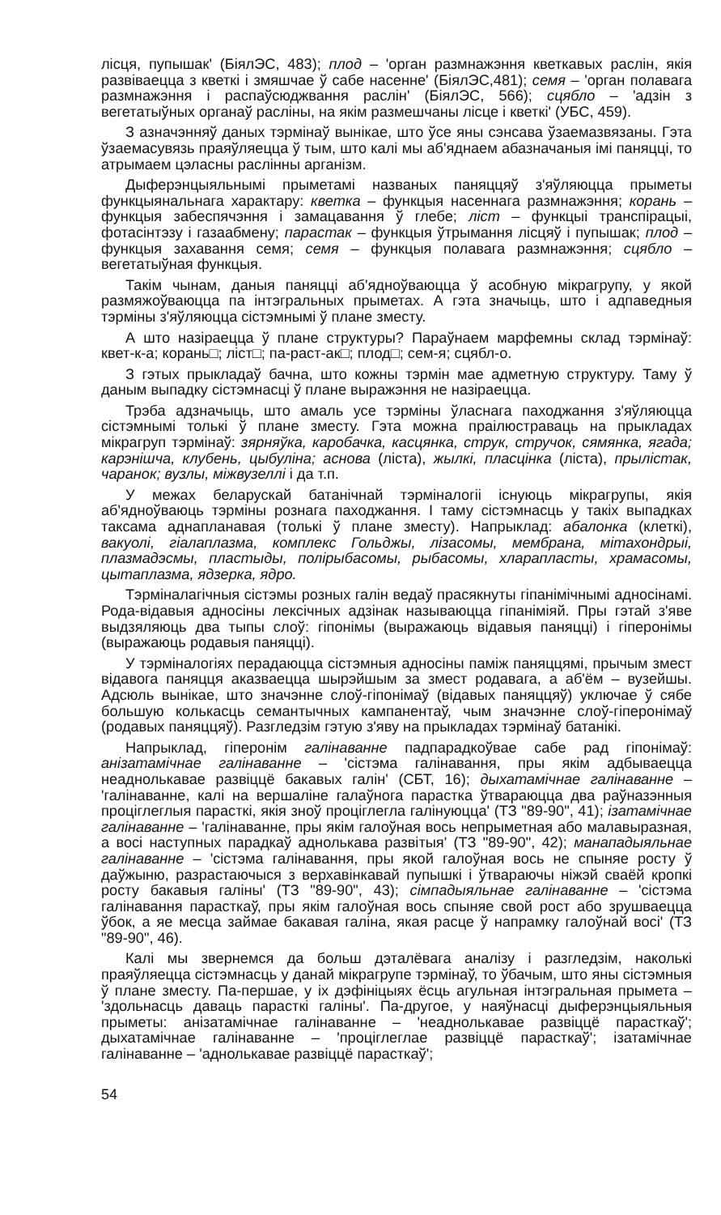лісця, пупышак' (БіялЭС, 483); плод – 'орган размнажэння кветкавых раслін, якія развіваецца з кветкі і змяшчае ў сабе насенне' (БіялЭС,481); семя – 'орган полавага размнажэння і распаўсюджвання раслін' (БіялЭС, 566); сцябло – 'адзін з вегетатыўных органаў расліны, на якім размешчаны лісце і кветкі' (УБС, 459).
З азначэнняў даных тэрмінаў вынікае, што ўсе яны сэнсава ўзаемазвязаны. Гэта ўзаемасувязь праяўляецца ў тым, што калі мы аб'яднаем абазначаныя імі паняцці, то атрымаем цэласны раслінны арганізм.
Дыферэнцыяльнымі прыметамі названых паняццяў з'яўляюцца прыметы функцыянальнага характару: кветка – функцыя насеннага размнажэння; корань – функцыя забеспячэння і замацавання ў глебе; ліст – функцыі транспірацыі, фотасінтэзу і газаабмену; парастак – функцыя ўтрымання лісцяў і пупышак; плод – функцыя захавання семя; семя – функцыя полавага размнажэння; сцябло – вегетатыўная функцыя.
Такім чынам, даныя паняцці аб'ядноўваюцца ў асобную мікрагрупу, у якой размяжоўваюцца па інтэгральных прыметах. А гэта значыць, што і адпаведныя тэрміны з'яўляюцца сістэмнымі ў плане зместу.
А што назіраецца ў плане структуры? Параўнаем марфемны склад тэрмінаў: квет-к-а; корань□; ліст□; па-раст-ак□; плод□; сем-я; сцябл-о.
З гэтых прыкладаў бачна, што кожны тэрмін мае адметную структуру. Таму ў даным выпадку сістэмнасці ў плане выражэння не назіраецца.
Трэба адзначыць, што амаль усе тэрміны ўласнага паходжання з'яўляюцца сістэмнымі толькі ў плане зместу. Гэта можна праілюстраваць на прыкладах мікрагруп тэрмінаў: зярняўка, каробачка, касцянка, струк, стручок, сямянка, ягада; карэнішча, клубень, цыбуліна; аснова (ліста), жылкі, пласцінка (ліста), прылістак, чаранок; вузлы, міжвузеллі і да т.п.
У межах беларускай батанічнай тэрміналогіі існуюць мікрагрупы, якія аб'ядноўваюць тэрміны рознага паходжання. І таму сістэмнасць у такіх выпадках таксама аднапланавая (толькі ў плане зместу). Напрыклад: абалонка (клеткі), вакуолі, гіалаплазма, комплекс Гольджы, лізасомы, мембрана, мітахондрыі, плазмадэсмы, пластыды, полірыбасомы, рыбасомы, хларапласты, храмасомы, цытаплазма, ядзерка, ядро.
Тэрміналагічныя сістэмы розных галін ведаў прасякнуты гіпанімічнымі адносінамі. Рода-відавыя адносіны лексічных адзінак называюцца гіпаніміяй. Пры гэтай з'яве выдзяляюць два тыпы слоў: гіпонімы (выражаюць відавыя паняцці) і гіперонімы (выражаюць родавыя паняцці).
У тэрміналогіях перадаюцца сістэмныя адносіны паміж паняццямі, прычым змест відавога паняцця аказваецца шырэйшым за змест родавага, а аб'ём – вузейшы. Адсюль вынікае, што значэнне слоў-гіпонімаў (відавых паняццяў) уключае ў сябе большую колькасць семантычных кампанентаў, чым значэнне слоў-гіперонімаў (родавых паняццяў). Разгледзім гэтую з'яву на прыкладах тэрмінаў батанікі.
Напрыклад, гіперонім галінаванне падпарадкоўвае сабе рад гіпонімаў: анізатамічнае галінаванне – 'сістэма галінавання, пры якім адбываецца неаднолькавае развіццё бакавых галін' (СБТ, 16); дыхатамічнае галінаванне – 'галінаванне, калі на вершаліне галаўнога парастка ўтвараюцца два раўназэнныя проціглеглыя парасткі, якія зноў проціглегла галінуюцца' (ТЗ "89-90", 41); ізатамічнае галінаванне – 'галінаванне, пры якім галоўная вось непрыметная або малавыразная, а восі наступных парадкаў аднолькава развітыя' (ТЗ "89-90", 42); манападыяльнае галінаванне – 'сістэма галінавання, пры якой галоўная вось не спыняе росту ў даўжыню, разрастаючыся з верхавінкавай пупышкі і ўтвараючы ніжэй сваёй кропкі росту бакавыя галіны' (ТЗ "89-90", 43); сімпадыяльнае галінаванне – 'сістэма галінавання парасткаў, пры якім галоўная вось спыняе свой рост або зрушваецца ўбок, а яе месца займае бакавая галіна, якая расце ў напрамку галоўнай восі' (ТЗ "89-90", 46).
Калі мы звернемся да больш дэталёвага аналізу і разгледзім, наколькі праяўляецца сістэмнасць у данай мікрагрупе тэрмінаў, то ўбачым, што яны сістэмныя ў плане зместу. Па-першае, у іх дэфініцыях ёсць агульная інтэгральная прымета – 'здольнасць даваць парасткі галіны'. Па-другое, у наяўнасці дыферэнцыяльныя прыметы: анізатамічнае галінаванне – 'неаднолькавае развіццё парасткаў'; дыхатамічнае галінаванне – 'проціглеглае развіццё парасткаў'; ізатамічнае галінаванне – 'аднолькавае развіццё парасткаў';
54